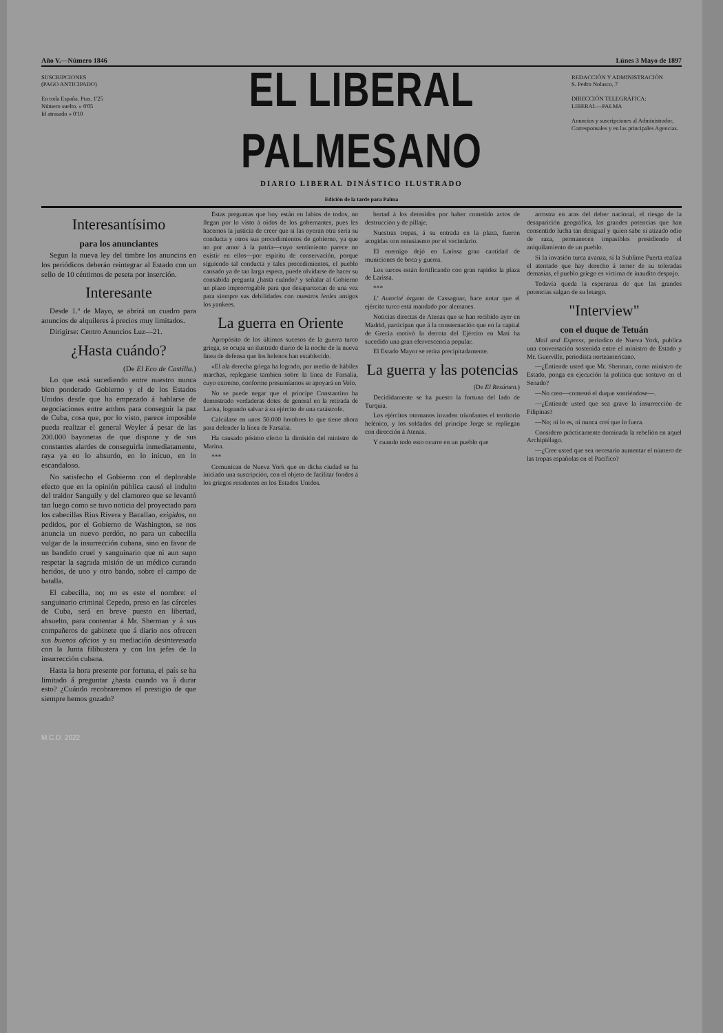Año V.—Número 1846 Lúnes 3 Mayo de 1897
SUSCRIPCIONES
(PAGO ANTICIPADO)
En toda España. Ptas. 1'25
Número suelto. » 0'05
Id atrasado » 0'10
EL LIBERAL PALMESANO
DIARIO LIBERAL DINÁSTICO ILUSTRADO
Edición de la tarde para Palma
REDACCIÓN Y ADMINISTRACIÓN
S. Pedro Nolasco, 7
DIRECCIÓN TELEGRÁFICA:
LIBERAL—PALMA
Anuncios y suscripciones al Administrador, Corresponsales y en las principales Agencias.
Interesantísimo
para los anunciantes
Segun la nueva ley del timbre los anuncios en los periódicos deberán reintegrar al Estado con un sello de 10 céntimos de peseta por inserción.
Interesante
Desde 1.º de Mayo, se abrirá un cuadro para anuncios de alquileres á precios muy limitados.
Dirigirse: Centro Anuncios Luz—21.
¿Hasta cuándo?
(De El Eco de Castilla.)
Lo que está sucediendo entre nuestro nunca bien ponderado Gobierno y el de los Estados Unidos desde que ha empezado á hablarse de negociaciones entre ambos para conseguir la paz de Cuba, cosa que, por lo visto, parece imposible pueda realizar el general Weyler á pesar de las 200.000 bayonetas de que dispone y de sus constantes alardes de conseguirla inmediatamente, raya ya en lo absurdo, en lo inicuo, en lo escandaloso.
No satisfecho el Gobierno con el deplorable efecto que en la opinión pública causó el indulto del traidor Sanguily y del clamoreo que se levantó tan luego como se tuvo noticia del proyectado para los cabecillas Rius Rivera y Bacallao, exigidos, no pedidos, por el Gobierno de Washington, se nos anuncia un nuevo perdón, no para un cabecilla vulgar de la insurrección cubana, sino en favor de un bandido cruel y sanguinario que ni aun supo respetar la sagrada misión de un médico curando heridos, de uno y otro bando, sobre el campo de batalla.
El cabecilla, no; no es este el nombre: el sanguinario criminal Cepedo, preso en las cárceles de Cuba, será en breve puesto en libertad, absuelto, para contentar á Mr. Sherman y á sus compañeros de gabinete que á diario nos ofrecen sus buenos oficios y su mediación desinteresada con la Junta filibustera y con los jefes de la insurrección cubana.
Hasta la hora presente por fortuna, el país se ha limitado á preguntar ¿hasta cuando va á durar esto? ¿Cuándo recobraremos el prestigio de que siempre hemos gozado?
Estas preguntas que hoy están en labios de todos, no llegan por lo visto á oidos de los gobernantes, pues les hacemos la justicia de creer que si las oyeran otra sería su conducta y otros sus procedimientos de gobierno, ya que no por amor á la patria—cuyo sentimiento parece no existir en ellos—por espíritu de conservación, porque siguiendo tal conducta y tales procedimientos, el pueblo cansado ya de tan larga espera, puede olvidarse de hacer su consabida pregunta ¿hasta cuándo? y señalar al Gobierno un plazo improrrogable para que desaparezcan de una vez para siempre sus debilidades con nuestros leales amigos los yankees.
La guerra en Oriente
Apropósito de los últimos sucesos de la guerra turco griega, se ocupa un ilustrado diario de la noche de la nueva línea de defensa que los helenos han establecido.
«El ala derecha griega ha logrado, por medio de hábiles marchas, replegarse tambien sobre la línea de Farsalia, cuyo extremo, conforme presumíamos se apoyará en Volo.
No se puede negar que el príncipe Constantino ha demostrado verdaderas dotes de general en la retirada de Larisa, logrando salvar á su ejército de una catástrofe.
Calcúlase en unos 50.000 hombres lo que tiene ahora para defender la línea de Farsalia.
Ha causado pésimo efecto la dimisión del ministro de Marina.
***
Comunican de Nueva York que en dicha ciudad se ha iniciado una suscripción, con el objeto de facilitar fondos á los griegos residentes en los Estados Unidos.
bertad á los detenidos por haber cometido actos de destrucción y de pillaje.
Nuestras tropas, á su entrada en la plaza, fueron acogidas con entusiasmo por el vecindario.
El enemigo dejó en Larissa gran cantidad de municiones de boca y guerra.
Los turcos están fortificando con gran rapidez la plaza de Larissa.
***
L' Autorité órgano de Cassagnac, hace notar que el ejército turco está mandado por alemanes.
Noticias directas de Atenas que se han recibido ayer en Madrid, participan que á la consternación que en la capital de Grecia motivó la derrota del Ejército en Matí ha sucedido una gran efervescencia popular.
El Estado Mayor se retira precipitadamente.
La guerra y las potencias
(De El Resúmen.)
Decididamente se ha puesto la fortuna del lado de Turquía.
Los ejércitos otomanos invaden triunfantes el territorio helénico, y los soldados del príncipe Jorge se repliegan con dirección á Atenas.
Y cuando todo esto ocurre en un pueblo que
arrostra en aras del deber nacional, el riesgo de la desaparición geográfica, las grandes potencias que han consentido lucha tan desigual y quien sabe si atizado odio de raza, permanecen impasibles presidiendo el aniquilamiento de un pueblo.
Si la invasión turca avanza, si la Sublime Puerta realiza el atentado que hay derecho á temer de su toleradas demasías, el pueblo griego es víctima de inaudito despojo.
Todavía queda la esperanza de que las grandes potencias salgan de su letargo.
"Interview"
con el duque de Tetuán
Mail and Express, periodico de Nueva York, publica una conversación sostenida entre el ministro de Estado y Mr. Guerville, periodista norteamericano.
—¿Entiende usted que Mr. Sherman, como ministro de Estado, ponga en ejecución la politica que sostuvo en el Senado?
—No creo—contestó el duque sonriéndose—.
—¿Entiende usted que sea grave la insurrección de Filipinas?
—No; ni lo es, ni nunca creí que lo fuera.
Considero prácticamente dominada la rebelión en aquel Archipiélago.
—¿Cree usted que sea necesario aumentar el número de las tropas españolas en el Pacífico?
M.C.D. 2022